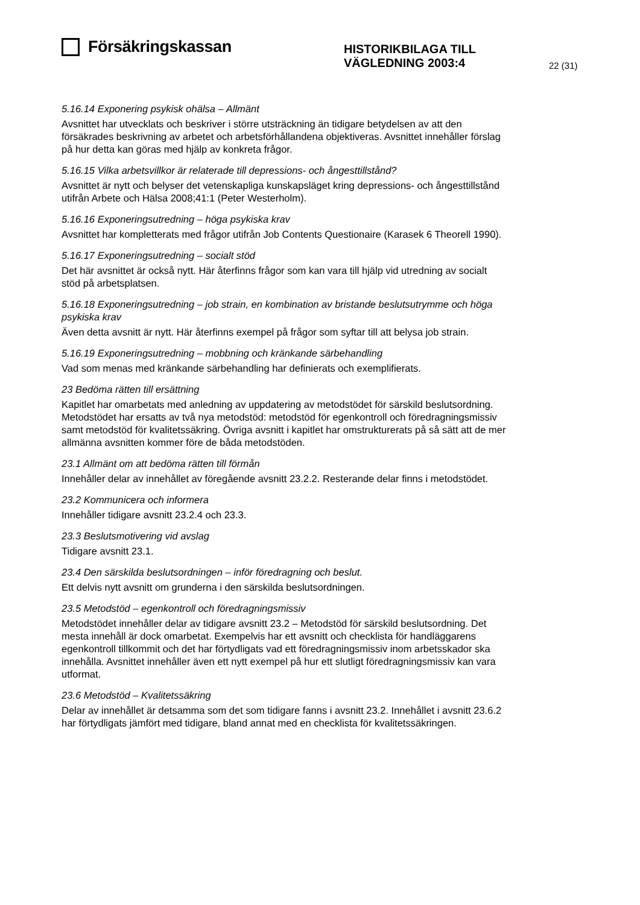Försäkringskassan
HISTORIKBILAGA TILL
VÄGLEDNING 2003:4
22 (31)
5.16.14 Exponering psykisk ohälsa – Allmänt
Avsnittet har utvecklats och beskriver i större utsträckning än tidigare betydelsen av att den försäkrades beskrivning av arbetet och arbetsförhållandena objektiveras. Avsnittet innehåller förslag på hur detta kan göras med hjälp av konkreta frågor.
5.16.15 Vilka arbetsvillkor är relaterade till depressions- och ångesttillstånd?
Avsnittet är nytt och belyser det vetenskapliga kunskapsläget kring depressions- och ångesttillstånd utifrån Arbete och Hälsa 2008;41:1 (Peter Westerholm).
5.16.16 Exponeringsutredning – höga psykiska krav
Avsnittet har kompletterats med frågor utifrån Job Contents Questionaire (Karasek 6 Theorell 1990).
5.16.17 Exponeringsutredning – socialt stöd
Det här avsnittet är också nytt. Här återfinns frågor som kan vara till hjälp vid utredning av socialt stöd på arbetsplatsen.
5.16.18 Exponeringsutredning – job strain, en kombination av bristande beslutsutrymme och höga psykiska krav
Även detta avsnitt är nytt. Här återfinns exempel på frågor som syftar till att belysa job strain.
5.16.19 Exponeringsutredning – mobbning och kränkande särbehandling
Vad som menas med kränkande särbehandling har definierats och exemplifierats.
23 Bedöma rätten till ersättning
Kapitlet har omarbetats med anledning av uppdatering av metodstödet för särskild beslutsordning. Metodstödet har ersatts av två nya metodstöd: metodstöd för egenkontroll och föredragningsmissiv samt metodstöd för kvalitetssäkring. Övriga avsnitt i kapitlet har omstrukturerats på så sätt att de mer allmänna avsnitten kommer före de båda metodstöden.
23.1 Allmänt om att bedöma rätten till förmån
Innehåller delar av innehållet av föregående avsnitt 23.2.2. Resterande delar finns i metodstödet.
23.2 Kommunicera och informera
Innehåller tidigare avsnitt 23.2.4 och 23.3.
23.3 Beslutsmotivering vid avslag
Tidigare avsnitt 23.1.
23.4 Den särskilda beslutsordningen – inför föredragning och beslut.
Ett delvis nytt avsnitt om grunderna i den särskilda beslutsordningen.
23.5 Metodstöd – egenkontroll och föredragningsmissiv
Metodstödet innehåller delar av tidigare avsnitt 23.2 – Metodstöd för särskild beslutsordning. Det mesta innehåll är dock omarbetat. Exempelvis har ett avsnitt och checklista för handläggarens egenkontroll tillkommit och det har förtydligats vad ett föredragningsmissiv inom arbetsskador ska innehålla. Avsnittet innehåller även ett nytt exempel på hur ett slutligt föredragningsmissiv kan vara utformat.
23.6 Metodstöd – Kvalitetssäkring
Delar av innehållet är detsamma som det som tidigare fanns i avsnitt 23.2. Innehållet i avsnitt 23.6.2 har förtydligats jämfört med tidigare, bland annat med en checklista för kvalitetssäkringen.